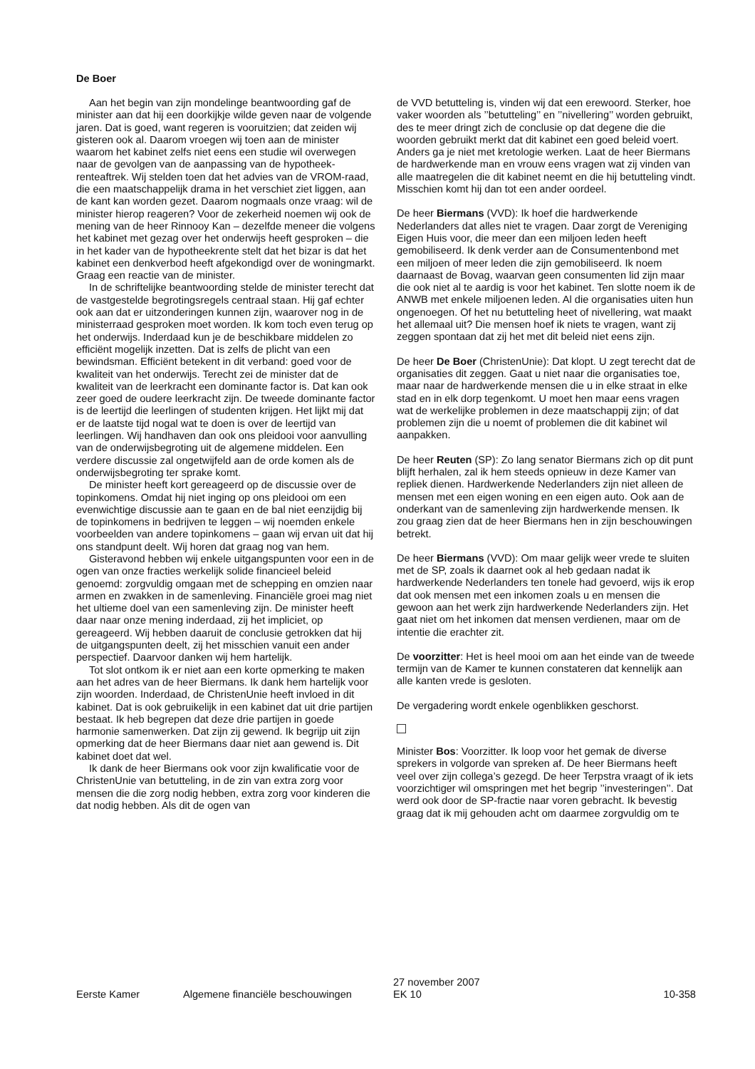De Boer
Aan het begin van zijn mondelinge beantwoording gaf de minister aan dat hij een doorkijkje wilde geven naar de volgende jaren. Dat is goed, want regeren is vooruitzien; dat zeiden wij gisteren ook al. Daarom vroegen wij toen aan de minister waarom het kabinet zelfs niet eens een studie wil overwegen naar de gevolgen van de aanpassing van de hypotheek-renteaftrek. Wij stelden toen dat het advies van de VROM-raad, die een maatschappelijk drama in het verschiet ziet liggen, aan de kant kan worden gezet. Daarom nogmaals onze vraag: wil de minister hierop reageren? Voor de zekerheid noemen wij ook de mening van de heer Rinnooy Kan – dezelfde meneer die volgens het kabinet met gezag over het onderwijs heeft gesproken – die in het kader van de hypotheekrente stelt dat het bizar is dat het kabinet een denkverbod heeft afgekondigd over de woningmarkt. Graag een reactie van de minister.
In de schriftelijke beantwoording stelde de minister terecht dat de vastgestelde begrotingsregels centraal staan. Hij gaf echter ook aan dat er uitzonderingen kunnen zijn, waarover nog in de ministerraad gesproken moet worden. Ik kom toch even terug op het onderwijs. Inderdaad kun je de beschikbare middelen zo efficiënt mogelijk inzetten. Dat is zelfs de plicht van een bewindsman. Efficiënt betekent in dit verband: goed voor de kwaliteit van het onderwijs. Terecht zei de minister dat de kwaliteit van de leerkracht een dominante factor is. Dat kan ook zeer goed de oudere leerkracht zijn. De tweede dominante factor is de leertijd die leerlingen of studenten krijgen. Het lijkt mij dat er de laatste tijd nogal wat te doen is over de leertijd van leerlingen. Wij handhaven dan ook ons pleidooi voor aanvulling van de onderwijsbegroting uit de algemene middelen. Een verdere discussie zal ongetwijfeld aan de orde komen als de onderwijsbegroting ter sprake komt.
De minister heeft kort gereageerd op de discussie over de topinkomens. Omdat hij niet inging op ons pleidooi om een evenwichtige discussie aan te gaan en de bal niet eenzijdig bij de topinkomens in bedrijven te leggen – wij noemden enkele voorbeelden van andere topinkomens – gaan wij ervan uit dat hij ons standpunt deelt. Wij horen dat graag nog van hem.
Gisteravond hebben wij enkele uitgangspunten voor een in de ogen van onze fracties werkelijk solide financieel beleid genoemd: zorgvuldig omgaan met de schepping en omzien naar armen en zwakken in de samenleving. Financiële groei mag niet het ultieme doel van een samenleving zijn. De minister heeft daar naar onze mening inderdaad, zij het impliciet, op gereageerd. Wij hebben daaruit de conclusie getrokken dat hij de uitgangspunten deelt, zij het misschien vanuit een ander perspectief. Daarvoor danken wij hem hartelijk.
Tot slot ontkom ik er niet aan een korte opmerking te maken aan het adres van de heer Biermans. Ik dank hem hartelijk voor zijn woorden. Inderdaad, de ChristenUnie heeft invloed in dit kabinet. Dat is ook gebruikelijk in een kabinet dat uit drie partijen bestaat. Ik heb begrepen dat deze drie partijen in goede harmonie samenwerken. Dat zijn zij gewend. Ik begrijp uit zijn opmerking dat de heer Biermans daar niet aan gewend is. Dit kabinet doet dat wel.
Ik dank de heer Biermans ook voor zijn kwalificatie voor de ChristenUnie van betutteling, in de zin van extra zorg voor mensen die die zorg nodig hebben, extra zorg voor kinderen die dat nodig hebben. Als dit de ogen van
de VVD betutteling is, vinden wij dat een erewoord. Sterker, hoe vaker woorden als ’’betutteling’’ en ’’nivellering’’ worden gebruikt, des te meer dringt zich de conclusie op dat degene die die woorden gebruikt merkt dat dit kabinet een goed beleid voert. Anders ga je niet met kretologie werken. Laat de heer Biermans de hardwerkende man en vrouw eens vragen wat zij vinden van alle maatregelen die dit kabinet neemt en die hij betutteling vindt. Misschien komt hij dan tot een ander oordeel.
De heer Biermans (VVD): Ik hoef die hardwerkende Nederlanders dat alles niet te vragen. Daar zorgt de Vereniging Eigen Huis voor, die meer dan een miljoen leden heeft gemobiliseerd. Ik denk verder aan de Consumentenbond met een miljoen of meer leden die zijn gemobiliseerd. Ik noem daarnaast de Bovag, waarvan geen consumenten lid zijn maar die ook niet al te aardig is voor het kabinet. Ten slotte noem ik de ANWB met enkele miljoenen leden. Al die organisaties uiten hun ongenoegen. Of het nu betutteling heet of nivellering, wat maakt het allemaal uit? Die mensen hoef ik niets te vragen, want zij zeggen spontaan dat zij het met dit beleid niet eens zijn.
De heer De Boer (ChristenUnie): Dat klopt. U zegt terecht dat de organisaties dit zeggen. Gaat u niet naar die organisaties toe, maar naar de hardwerkende mensen die u in elke straat in elke stad en in elk dorp tegenkomt. U moet hen maar eens vragen wat de werkelijke problemen in deze maatschappij zijn; of dat problemen zijn die u noemt of problemen die dit kabinet wil aanpakken.
De heer Reuten (SP): Zo lang senator Biermans zich op dit punt blijft herhalen, zal ik hem steeds opnieuw in deze Kamer van repliek dienen. Hardwerkende Nederlanders zijn niet alleen de mensen met een eigen woning en een eigen auto. Ook aan de onderkant van de samenleving zijn hardwerkende mensen. Ik zou graag zien dat de heer Biermans hen in zijn beschouwingen betrekt.
De heer Biermans (VVD): Om maar gelijk weer vrede te sluiten met de SP, zoals ik daarnet ook al heb gedaan nadat ik hardwerkende Nederlanders ten tonele had gevoerd, wijs ik erop dat ook mensen met een inkomen zoals u en mensen die gewoon aan het werk zijn hardwerkende Nederlanders zijn. Het gaat niet om het inkomen dat mensen verdienen, maar om de intentie die erachter zit.
De voorzitter: Het is heel mooi om aan het einde van de tweede termijn van de Kamer te kunnen constateren dat kennelijk aan alle kanten vrede is gesloten.
De vergadering wordt enkele ogenblikken geschorst.
Minister Bos: Voorzitter. Ik loop voor het gemak de diverse sprekers in volgorde van spreken af. De heer Biermans heeft veel over zijn collega’s gezegd. De heer Terpstra vraagt of ik iets voorzichtiger wil omspringen met het begrip ’’investeringen’’. Dat werd ook door de SP-fractie naar voren gebracht. Ik bevestig graag dat ik mij gehouden acht om daarmee zorgvuldig om te
Eerste Kamer Algemene financiële beschouwingen 27 november 2007
EK 10 10-358